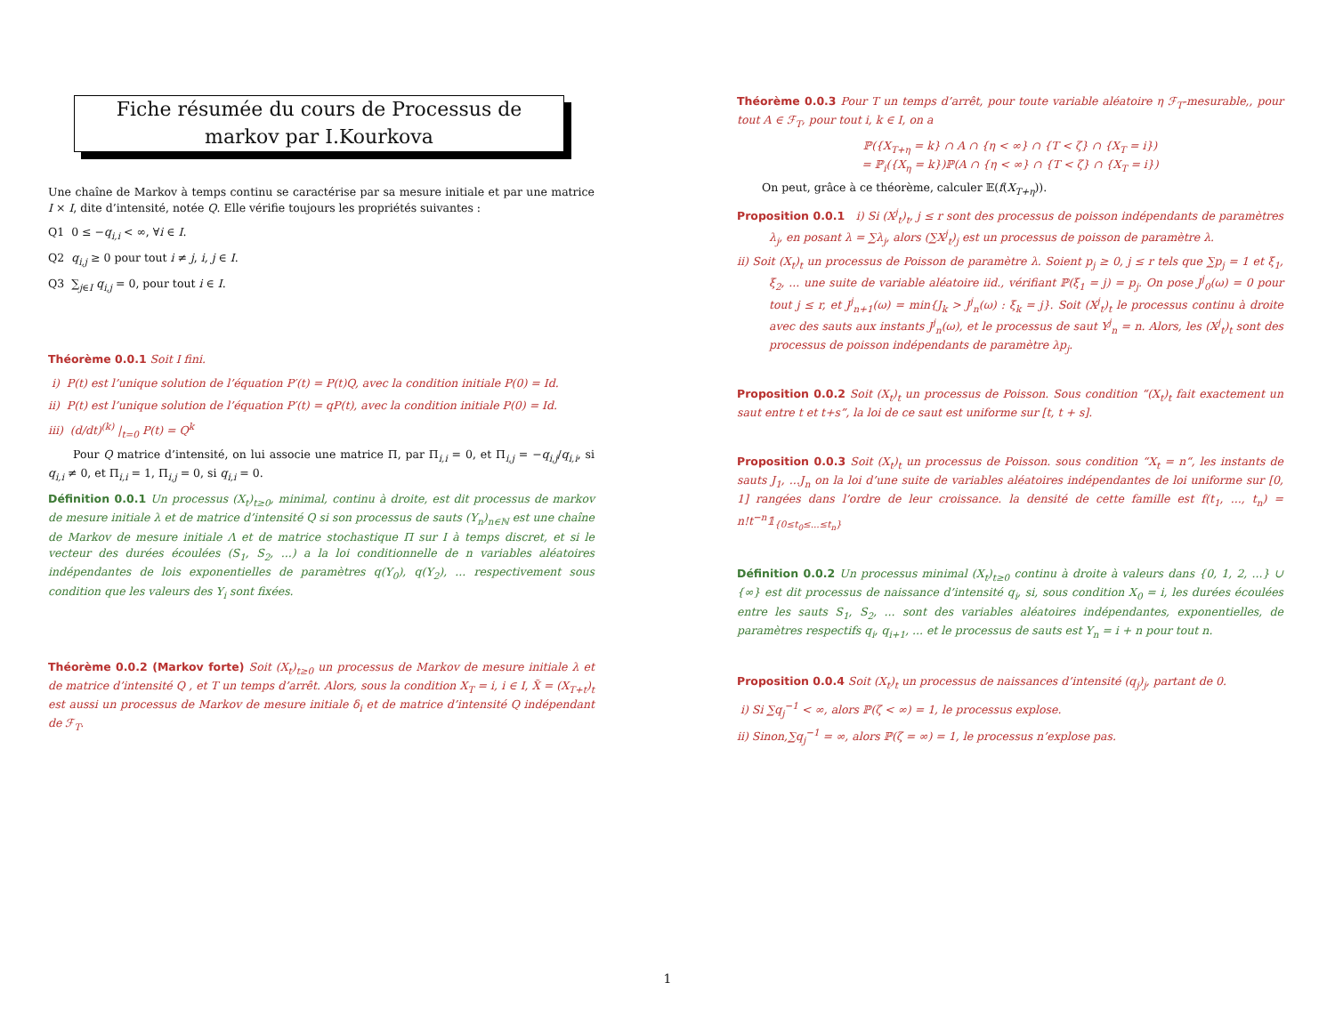Fiche résumée du cours de Processus de markov par I.Kourkova
Une chaîne de Markov à temps continu se caractérise par sa mesure initiale et par une matrice I × I, dite d’intensité, notée Q. Elle vérifie toujours les propriétés suivantes :
Q1 0 ≤ −q<sub>i,i</sub> < ∞, ∀i ∈ I.
Q2 q<sub>i,j</sub> ≥ 0 pour tout i ≠ j, i, j ∈ I.
Q3 ∑<sub>j∈I</sub> q<sub>i,j</sub> = 0, pour tout i ∈ I.
Théorème 0.0.1 Soit I fini.
i) P(t) est l’unique solution de l’équation P′(t) = P(t)Q, avec la condition initiale P(0) = Id.
ii) P(t) est l’unique solution de l’équation P′(t) = qP(t), avec la condition initiale P(0) = Id.
iii) (d/dt)<sup>(k)</sup> |<sub>t=0</sub> P(t) = Q<sup>k</sup>
Pour Q matrice d’intensité, on lui associe une matrice Π, par Π<sub>i,i</sub> = 0, et Π<sub>i,j</sub> = −q<sub>i,j</sub>/q<sub>i,i</sub>, si q<sub>i,i</sub> ≠ 0, et Π<sub>i,i</sub> = 1, Π<sub>i,j</sub> = 0, si q<sub>i,i</sub> = 0.
Définition 0.0.1 Un processus (X<sub>t</sub>)<sub>t≥0</sub>, minimal, continu à droite, est dit processus de markov de mesure initiale λ et de matrice d’intensité Q si son processus de sauts (Y<sub>n</sub>)<sub>n∈ℕ</sub> est une chaîne de Markov de mesure initiale Λ et de matrice stochastique Π sur I à temps discret, et si le vecteur des durées écoulées (S<sub>1</sub>, S<sub>2</sub>, ...) a la loi conditionnelle de n variables aléatoires indépendantes de lois exponentielles de paramètres q(Y<sub>0</sub>), q(Y<sub>2</sub>), ... respectivement sous condition que les valeurs des Y<sub>i</sub> sont fixées.
Théorème 0.0.2 (Markov forte) Soit (X<sub>t</sub>)<sub>t≥0</sub> un processus de Markov de mesure initiale λ et de matrice d’intensité Q , et T un temps d’arrêt. Alors, sous la condition X<sub>T</sub> = i, i ∈ I, X̃ = (X<sub>T+t</sub>)<sub>t</sub> est aussi un processus de Markov de mesure initiale δ<sub>i</sub> et de matrice d’intensité Q indépendant de ℱ<sub>T</sub>.
Théorème 0.0.3 Pour T un temps d’arrêt, pour toute variable aléatoire η ℱ<sub>T</sub>-mesurable,, pour tout A ∈ ℱ<sub>T</sub>, pour tout i, k ∈ I, on a
ℙ({X<sub>T+η</sub> = k} ∩ A ∩ {η < ∞} ∩ {T < ζ} ∩ {X<sub>T</sub> = i})
= ℙ<sub>i</sub>({X<sub>η</sub> = k})ℙ(A ∩ {η < ∞} ∩ {T < ζ} ∩ {X<sub>T</sub> = i})
On peut, grâce à ce théorème, calculer 𝔼(f(X<sub>T+η</sub>)).
Proposition 0.0.1 i) Si (X<sup>j</sup><sub>t</sub>)<sub>t</sub>, j ≤ r sont des processus de poisson indépendants de paramètres λ<sub>j</sub>, en posant λ = ∑λ<sub>j</sub>, alors (∑X<sup>j</sup><sub>t</sub>)<sub>j</sub> est un processus de poisson de paramètre λ.
ii) Soit (X<sub>t</sub>)<sub>t</sub> un processus de Poisson de paramètre λ. Soient p<sub>j</sub> ≥ 0, j ≤ r tels que ∑p<sub>j</sub> = 1 et ξ<sub>1</sub>, ξ<sub>2</sub>, ... une suite de variable aléatoire iid., vérifiant ℙ(ξ<sub>1</sub> = j) = p<sub>j</sub>. On pose J<sup>j</sup><sub>0</sub>(ω) = 0 pour tout j ≤ r, et J<sup>j</sup><sub>n+1</sub>(ω) = min{J<sub>k</sub> > J<sup>j</sup><sub>n</sub>(ω) : ξ<sub>k</sub> = j}. Soit (X<sup>j</sup><sub>t</sub>)<sub>t</sub> le processus continu à droite avec des sauts aux instants J<sup>j</sup><sub>n</sub>(ω), et le processus de saut Y<sup>j</sup><sub>n</sub> = n. Alors, les (X<sup>j</sup><sub>t</sub>)<sub>t</sub> sont des processus de poisson indépendants de paramètre λp<sub>j</sub>.
Proposition 0.0.2 Soit (X<sub>t</sub>)<sub>t</sub> un processus de Poisson. Sous condition “(X<sub>t</sub>)<sub>t</sub> fait exactement un saut entre t et t+s”, la loi de ce saut est uniforme sur [t, t + s].
Proposition 0.0.3 Soit (X<sub>t</sub>)<sub>t</sub> un processus de Poisson. sous condition “X<sub>t</sub> = n“, les instants de sauts J<sub>1</sub>, ...J<sub>n</sub> on la loi d’une suite de variables aléatoires indépendantes de loi uniforme sur [0, 1] rangées dans l’ordre de leur croissance. la densité de cette famille est f(t<sub>1</sub>, ..., t<sub>n</sub>) = n!t<sup>−n</sup>𝟙<sub>{0≤t<sub>0</sub>≤...≤t<sub>n</sub>}</sub>
Définition 0.0.2 Un processus minimal (X<sub>t</sub>)<sub>t≥0</sub> continu à droite à valeurs dans {0, 1, 2, ...} ∪ {∞} est dit processus de naissance d’intensité q<sub>i</sub>, si, sous condition X<sub>0</sub> = i, les durées écoulées entre les sauts S<sub>1</sub>, S<sub>2</sub>, ... sont des variables aléatoires indépendantes, exponentielles, de paramètres respectifs q<sub>i</sub>, q<sub>i+1</sub>, ... et le processus de sauts est Y<sub>n</sub> = i + n pour tout n.
Proposition 0.0.4 Soit (X<sub>t</sub>)<sub>t</sub> un processus de naissances d’intensité (q<sub>j</sub>)<sub>j</sub>, partant de 0.
i) Si ∑q<sub>j</sub><sup>−1</sup> < ∞, alors ℙ(ζ < ∞) = 1, le processus explose.
ii) Sinon,∑q<sub>j</sub><sup>−1</sup> = ∞, alors ℙ(ζ = ∞) = 1, le processus n’explose pas.
1